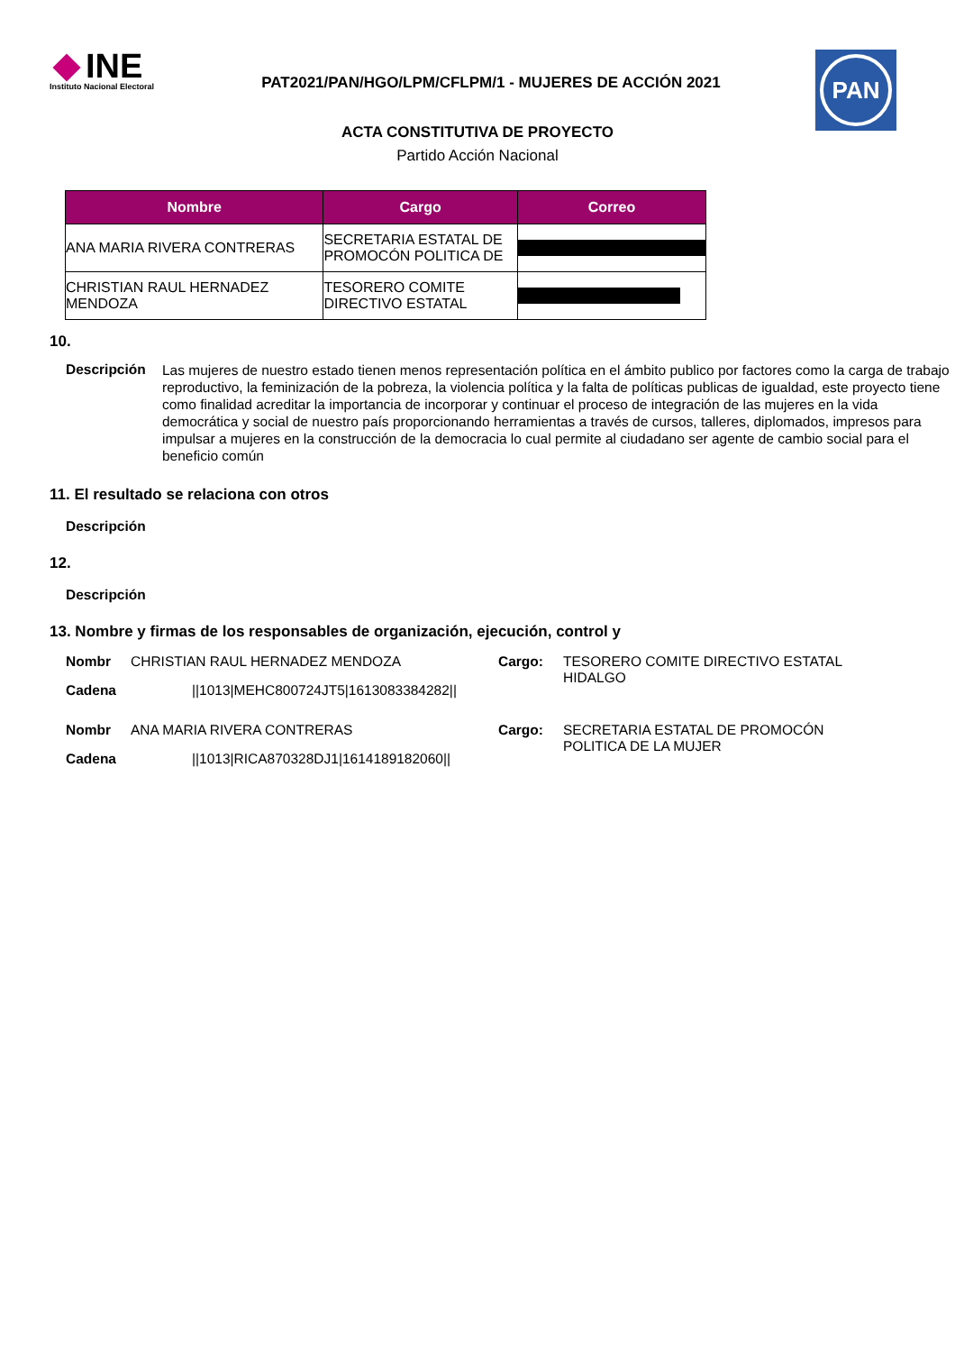INE
Instituto Nacional Electoral
PAT2021/PAN/HGO/LPM/CFLPM/1 - MUJERES DE ACCIÓN 2021
PAN
ACTA CONSTITUTIVA DE PROYECTO
Partido Acción Nacional
| Nombre | Cargo | Correo |
| --- | --- | --- |
| ANA MARIA RIVERA CONTRERAS | SECRETARIA ESTATAL DE PROMOCÓN POLITICA DE | |
| CHRISTIAN RAUL HERNADEZ MENDOZA | TESORERO COMITE DIRECTIVO ESTATAL | |
10.
Descripción Las mujeres de nuestro estado tienen menos representación política en el ámbito publico por factores como la carga de trabajo reproductivo, la feminización de la pobreza, la violencia política y la falta de políticas publicas de igualdad, este proyecto tiene como finalidad acreditar la importancia de incorporar y continuar el proceso de integración de las mujeres en la vida democrática y social de nuestro país proporcionando herramientas a través de cursos, talleres, diplomados, impresos para impulsar a mujeres en la construcción de la democracia lo cual permite al ciudadano ser agente de cambio social para el beneficio común
11. El resultado se relaciona con otros
Descripción
12.
Descripción
13. Nombre y firmas de los responsables de organización, ejecución, control y
Nombr CHRISTIAN RAUL HERNADEZ MENDOZA
Cadena ||1013|MEHC800724JT5|1613083384282||
Cargo: TESORERO COMITE DIRECTIVO ESTATAL
HIDALGO
Nombr ANA MARIA RIVERA CONTRERAS
Cadena ||1013|RICA870328DJ1|1614189182060||
Cargo: SECRETARIA ESTATAL DE PROMOCÓN
POLITICA DE LA MUJER